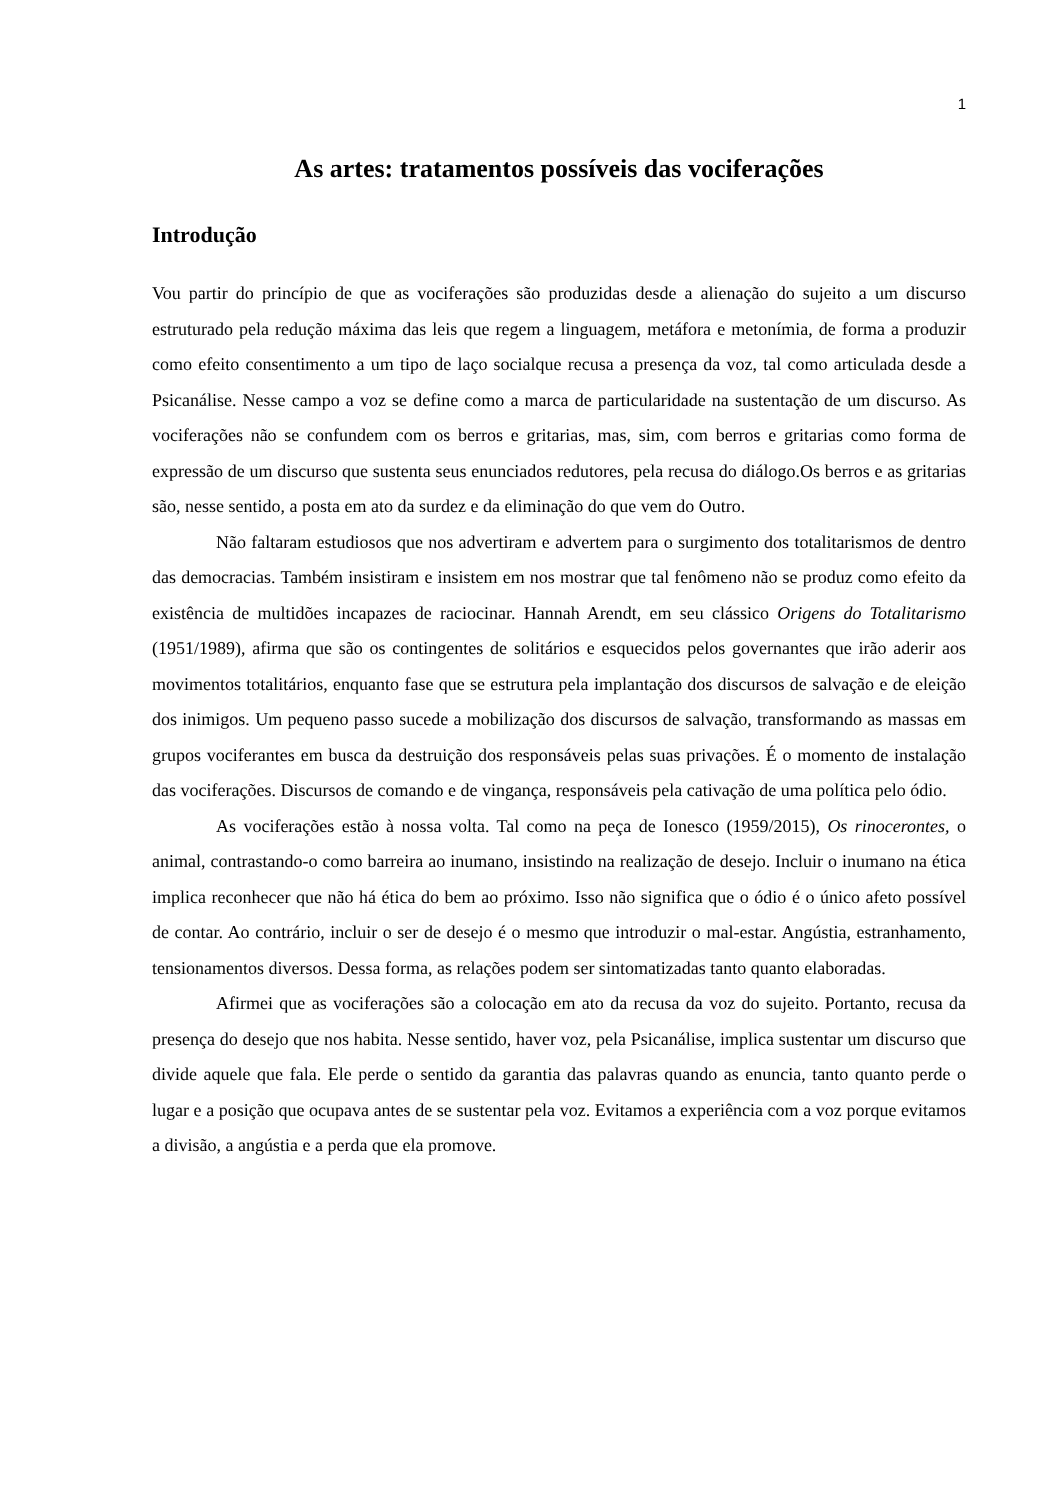1
As artes: tratamentos possíveis das vociferações
Introdução
Vou partir do princípio de que as vociferações são produzidas desde a alienação do sujeito a um discurso estruturado pela redução máxima das leis que regem a linguagem, metáfora e metonímia, de forma a produzir como efeito consentimento a um tipo de laço socialque recusa a presença da voz, tal como articulada desde a Psicanálise. Nesse campo a voz se define como a marca de particularidade na sustentação de um discurso. As vociferações não se confundem com os berros e gritarias, mas, sim, com berros e gritarias como forma de expressão de um discurso que sustenta seus enunciados redutores, pela recusa do diálogo.Os berros e as gritarias são, nesse sentido, a posta em ato da surdez e da eliminação do que vem do Outro.
Não faltaram estudiosos que nos advertiram e advertem para o surgimento dos totalitarismos de dentro das democracias. Também insistiram e insistem em nos mostrar que tal fenômeno não se produz como efeito da existência de multidões incapazes de raciocinar. Hannah Arendt, em seu clássico Origens do Totalitarismo (1951/1989), afirma que são os contingentes de solitários e esquecidos pelos governantes que irão aderir aos movimentos totalitários, enquanto fase que se estrutura pela implantação dos discursos de salvação e de eleição dos inimigos. Um pequeno passo sucede a mobilização dos discursos de salvação, transformando as massas em grupos vociferantes em busca da destruição dos responsáveis pelas suas privações. É o momento de instalação das vociferações. Discursos de comando e de vingança, responsáveis pela cativação de uma política pelo ódio.
As vociferações estão à nossa volta. Tal como na peça de Ionesco (1959/2015), Os rinocerontes, o animal, contrastando-o como barreira ao inumano, insistindo na realização de desejo. Incluir o inumano na ética implica reconhecer que não há ética do bem ao próximo. Isso não significa que o ódio é o único afeto possível de contar. Ao contrário, incluir o ser de desejo é o mesmo que introduzir o mal-estar. Angústia, estranhamento, tensionamentos diversos. Dessa forma, as relações podem ser sintomatizadas tanto quanto elaboradas.
Afirmei que as vociferações são a colocação em ato da recusa da voz do sujeito. Portanto, recusa da presença do desejo que nos habita. Nesse sentido, haver voz, pela Psicanálise, implica sustentar um discurso que divide aquele que fala. Ele perde o sentido da garantia das palavras quando as enuncia, tanto quanto perde o lugar e a posição que ocupava antes de se sustentar pela voz. Evitamos a experiência com a voz porque evitamos a divisão, a angústia e a perda que ela promove.